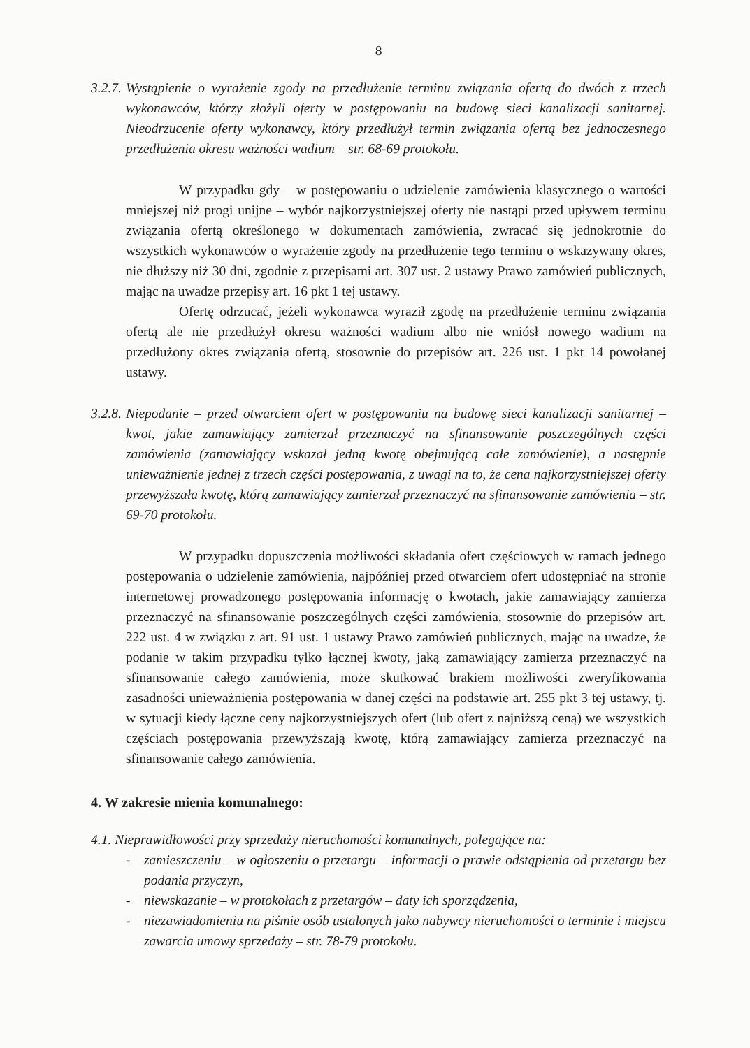8
3.2.7.
Wystąpienie o wyrażenie zgody na przedłużenie terminu związania ofertą do dwóch z trzech wykonawców, którzy złożyli oferty w postępowaniu na budowę sieci kanalizacji sanitarnej. Nieodrzucenie oferty wykonawcy, który przedłużył termin związania ofertą bez jednoczesnego przedłużenia okresu ważności wadium – str. 68-69 protokołu.
W przypadku gdy – w postępowaniu o udzielenie zamówienia klasycznego o wartości mniejszej niż progi unijne – wybór najkorzystniejszej oferty nie nastąpi przed upływem terminu związania ofertą określonego w dokumentach zamówienia, zwracać się jednokrotnie do wszystkich wykonawców o wyrażenie zgody na przedłużenie tego terminu o wskazywany okres, nie dłuższy niż 30 dni, zgodnie z przepisami art. 307 ust. 2 ustawy Prawo zamówień publicznych, mając na uwadze przepisy art. 16 pkt 1 tej ustawy.
Ofertę odrzucać, jeżeli wykonawca wyraził zgodę na przedłużenie terminu związania ofertą ale nie przedłużył okresu ważności wadium albo nie wniósł nowego wadium na przedłużony okres związania ofertą, stosownie do przepisów art. 226 ust. 1 pkt 14 powołanej ustawy.
3.2.8.
Niepodanie – przed otwarciem ofert w postępowaniu na budowę sieci kanalizacji sanitarnej – kwot, jakie zamawiający zamierzał przeznaczyć na sfinansowanie poszczególnych części zamówienia (zamawiający wskazał jedną kwotę obejmującą całe zamówienie), a następnie unieważnienie jednej z trzech części postępowania, z uwagi na to, że cena najkorzystniejszej oferty przewyższała kwotę, którą zamawiający zamierzał przeznaczyć na sfinansowanie zamówienia – str. 69-70 protokołu.
W przypadku dopuszczenia możliwości składania ofert częściowych w ramach jednego postępowania o udzielenie zamówienia, najpóźniej przed otwarciem ofert udostępniać na stronie internetowej prowadzonego postępowania informację o kwotach, jakie zamawiający zamierza przeznaczyć na sfinansowanie poszczególnych części zamówienia, stosownie do przepisów art. 222 ust. 4 w związku z art. 91 ust. 1 ustawy Prawo zamówień publicznych, mając na uwadze, że podanie w takim przypadku tylko łącznej kwoty, jaką zamawiający zamierza przeznaczyć na sfinansowanie całego zamówienia, może skutkować brakiem możliwości zweryfikowania zasadności unieważnienia postępowania w danej części na podstawie art. 255 pkt 3 tej ustawy, tj. w sytuacji kiedy łączne ceny najkorzystniejszych ofert (lub ofert z najniższą ceną) we wszystkich częściach postępowania przewyższają kwotę, którą zamawiający zamierza przeznaczyć na sfinansowanie całego zamówienia.
4. W zakresie mienia komunalnego:
4.1. Nieprawidłowości przy sprzedaży nieruchomości komunalnych, polegające na:
- zamieszczeniu – w ogłoszeniu o przetargu – informacji o prawie odstąpienia od przetargu bez podania przyczyn,
- niewskazanie – w protokołach z przetargów – daty ich sporządzenia,
- niezawiadomieniu na piśmie osób ustalonych jako nabywcy nieruchomości o terminie i miejscu zawarcia umowy sprzedaży – str. 78-79 protokołu.